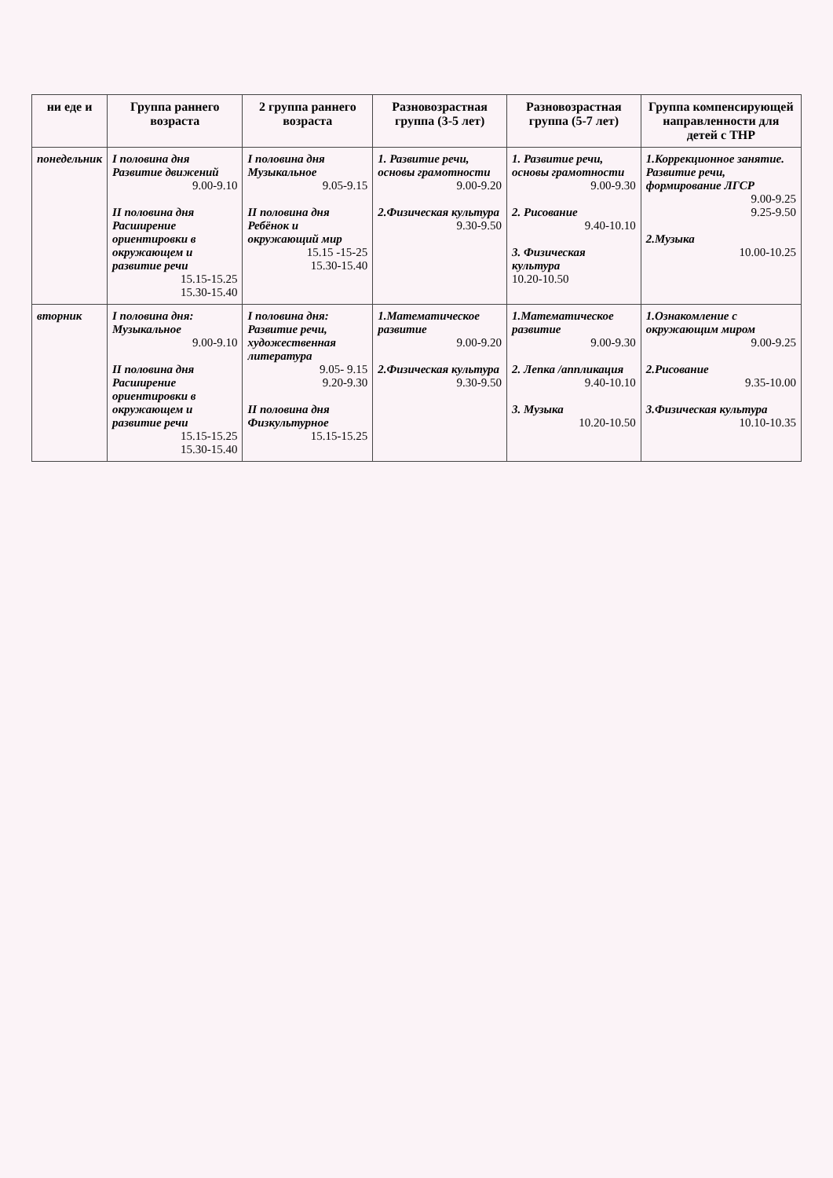| ни еде и | Группа раннего возраста | 2 группа раннего возраста | Разновозрастная группа (3-5 лет) | Разновозрастная группа (5-7 лет) | Группа компенсирующей направленности для детей с ТНР |
| --- | --- | --- | --- | --- | --- |
| понедельник | I половина дня Развитие движений 9.00-9.10 II половина дня Расширение ориентировки в окружающем и развитие речи 15.15-15.25 15.30-15.40 | I половина дня Музыкальное 9.05-9.15 II половина дня Ребёнок и окружающий мир 15.15 -15-25 15.30-15.40 | 1. Развитие речи, основы грамотности 9.00-9.20 2.Физическая культура 9.30-9.50 | 1. Развитие речи, основы грамотности 9.00-9.30 2. Рисование 9.40-10.10 3. Физическая культура 10.20-10.50 | 1.Коррекционное занятие. Развитие речи, формирование ЛГСР 9.00-9.25 9.25-9.50 2.Музыка 10.00-10.25 |
| вторник | I половина дня: Музыкальное 9.00-9.10 II половина дня Расширение ориентировки в окружающем и развитие речи 15.15-15.25 15.30-15.40 | I половина дня: Развитие речи, художественная литература 9.05- 9.15 9.20-9.30 II половина дня Физкультурное 15.15-15.25 | 1.Математическое развитие 9.00-9.20 2.Физическая культура 9.30-9.50 | 1.Математическое развитие 9.00-9.30 2. Лепка /аппликация 9.40-10.10 3. Музыка 10.20-10.50 | 1.Ознакомление с окружающим миром 9.00-9.25 2.Рисование 9.35-10.00 3.Физическая культура 10.10-10.35 |